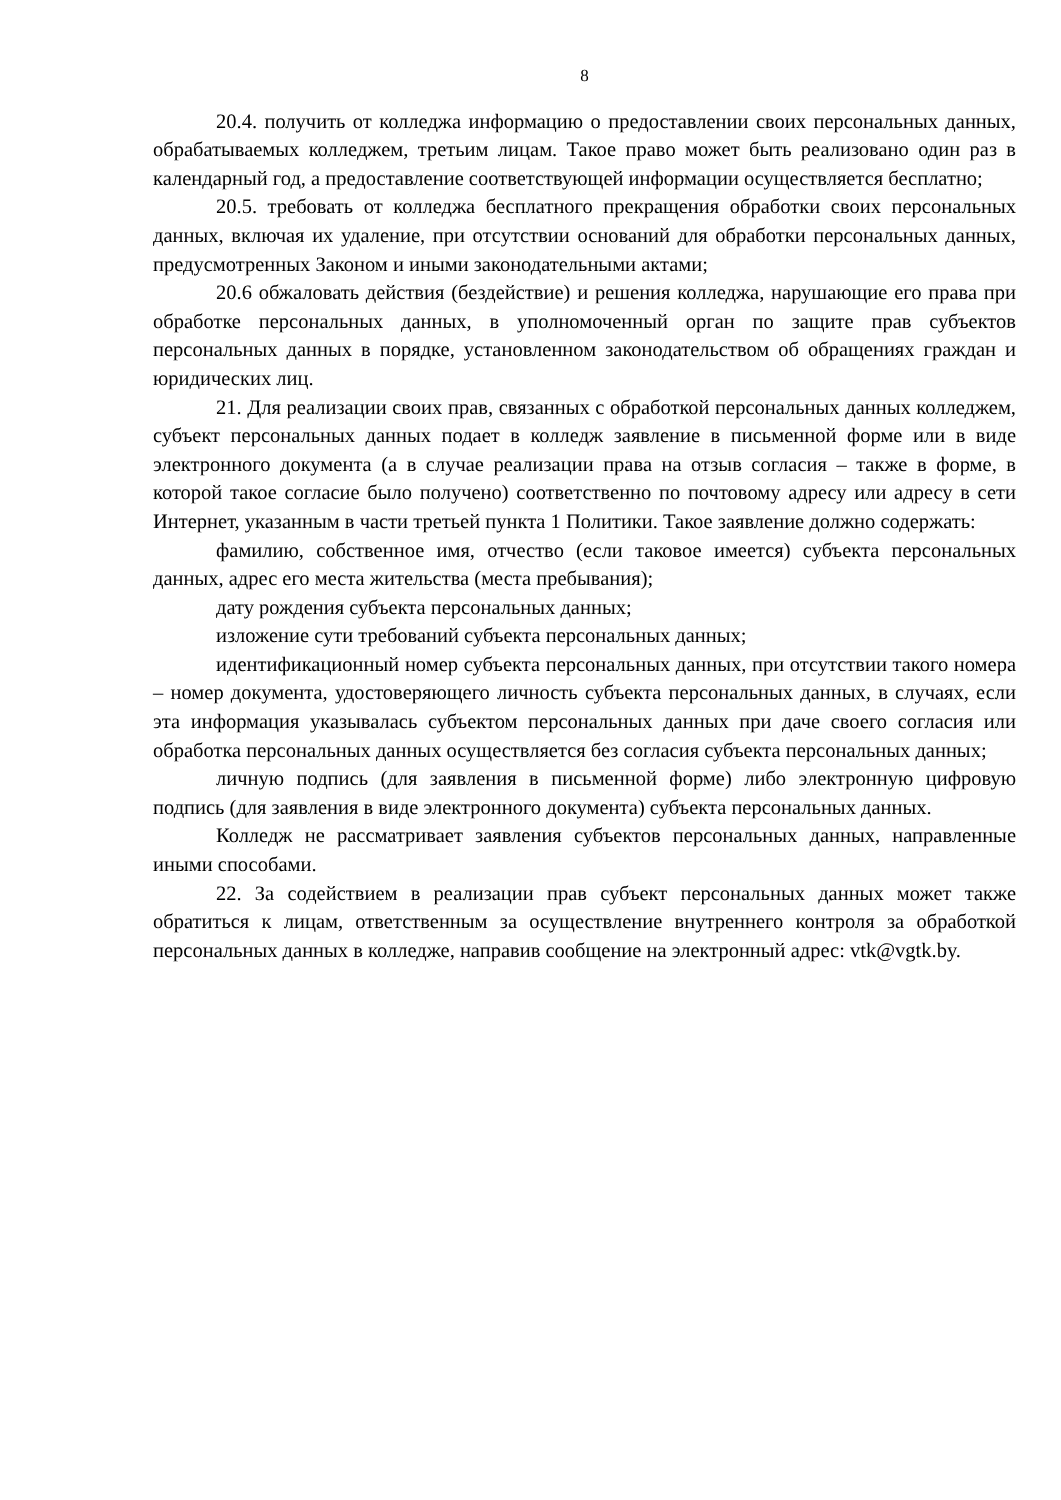8
20.4. получить от колледжа информацию о предоставлении своих персональных данных, обрабатываемых колледжем, третьим лицам. Такое право может быть реализовано один раз в календарный год, а предоставление соответствующей информации осуществляется бесплатно;
20.5. требовать от колледжа бесплатного прекращения обработки своих персональных данных, включая их удаление, при отсутствии оснований для обработки персональных данных, предусмотренных Законом и иными законодательными актами;
20.6 обжаловать действия (бездействие) и решения колледжа, нарушающие его права при обработке персональных данных, в уполномоченный орган по защите прав субъектов персональных данных в порядке, установленном законодательством об обращениях граждан и юридических лиц.
21. Для реализации своих прав, связанных с обработкой персональных данных колледжем, субъект персональных данных подает в колледж заявление в письменной форме или в виде электронного документа (а в случае реализации права на отзыв согласия – также в форме, в которой такое согласие было получено) соответственно по почтовому адресу или адресу в сети Интернет, указанным в части третьей пункта 1 Политики. Такое заявление должно содержать:
фамилию, собственное имя, отчество (если таковое имеется) субъекта персональных данных, адрес его места жительства (места пребывания);
дату рождения субъекта персональных данных;
изложение сути требований субъекта персональных данных;
идентификационный номер субъекта персональных данных, при отсутствии такого номера – номер документа, удостоверяющего личность субъекта персональных данных, в случаях, если эта информация указывалась субъектом персональных данных при даче своего согласия или обработка персональных данных осуществляется без согласия субъекта персональных данных;
личную подпись (для заявления в письменной форме) либо электронную цифровую подпись (для заявления в виде электронного документа) субъекта персональных данных.
Колледж не рассматривает заявления субъектов персональных данных, направленные иными способами.
22. За содействием в реализации прав субъект персональных данных может также обратиться к лицам, ответственным за осуществление внутреннего контроля за обработкой персональных данных в колледже, направив сообщение на электронный адрес: vtk@vgtk.by.